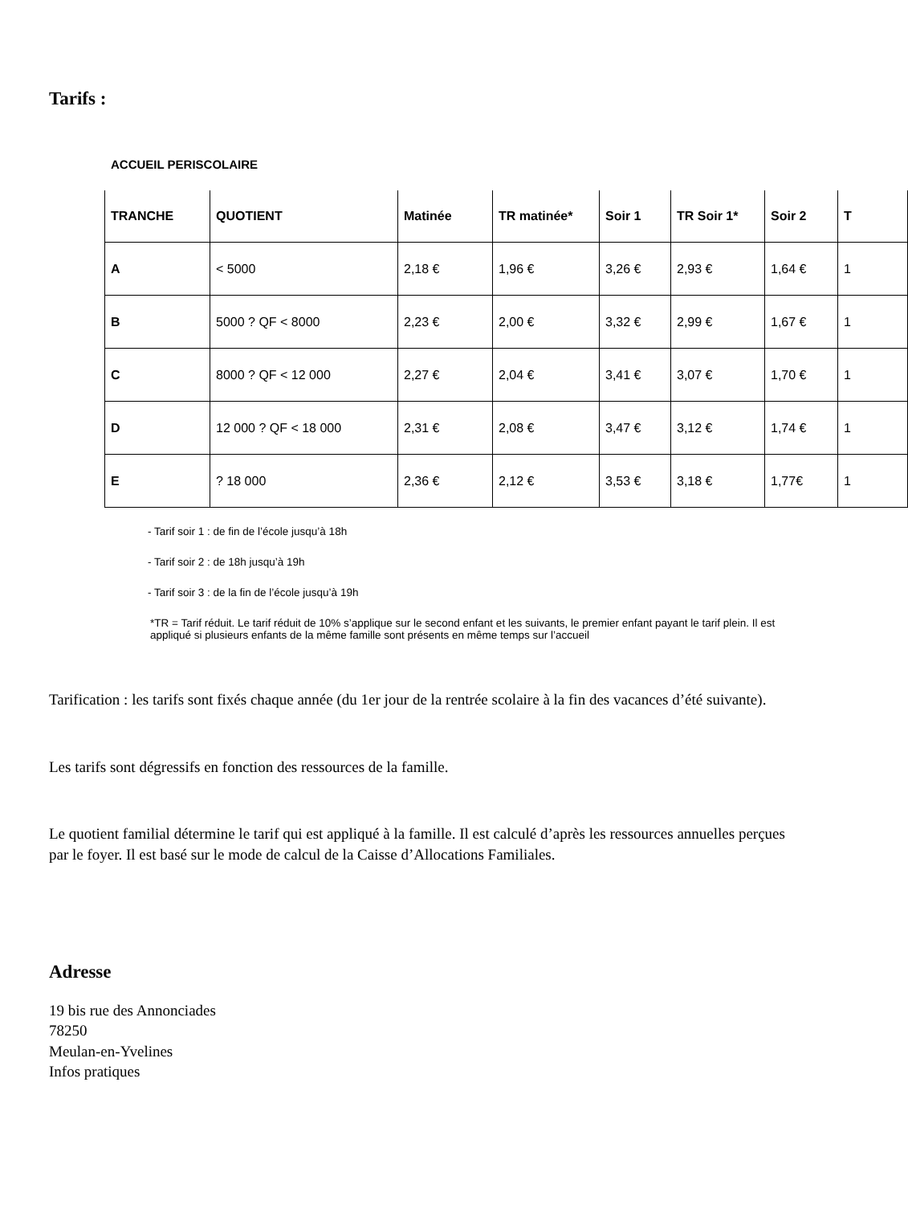Tarifs :
ACCUEIL PERISCOLAIRE
| TRANCHE | QUOTIENT | Matinée | TR matinée* | Soir 1 | TR Soir 1* | Soir 2 | T |
| --- | --- | --- | --- | --- | --- | --- | --- |
| A | < 5000 | 2,18 € | 1,96 € | 3,26 € | 2,93 € | 1,64 € | 1 |
| B | 5000 ? QF < 8000 | 2,23 € | 2,00 € | 3,32 € | 2,99 € | 1,67 € | 1 |
| C | 8000 ? QF < 12 000 | 2,27 € | 2,04 € | 3,41 € | 3,07 € | 1,70 € | 1 |
| D | 12 000 ? QF < 18 000 | 2,31 € | 2,08 € | 3,47 € | 3,12 € | 1,74 € | 1 |
| E | ? 18 000 | 2,36 € | 2,12 € | 3,53 € | 3,18 € | 1,77€ | 1 |
- Tarif soir 1 : de fin de l’école jusqu’à 18h
- Tarif soir 2 : de 18h jusqu’à 19h
- Tarif soir 3 : de la fin de l’école jusqu’à 19h
*TR = Tarif réduit. Le tarif réduit de 10% s’applique sur le second enfant et les suivants, le premier enfant payant le tarif plein. Il est appliqué si plusieurs enfants de la même famille sont présents en même temps sur l’accueil
Tarification : les tarifs sont fixés chaque année (du 1er jour de la rentrée scolaire à la fin des vacances d’été suivante).
Les tarifs sont dégressifs en fonction des ressources de la famille.
Le quotient familial détermine le tarif qui est appliqué à la famille. Il est calculé d’après les ressources annuelles perçues par le foyer. Il est basé sur le mode de calcul de la Caisse d’Allocations Familiales.
Adresse
19 bis rue des Annonciades
78250
Meulan-en-Yvelines
Infos pratiques